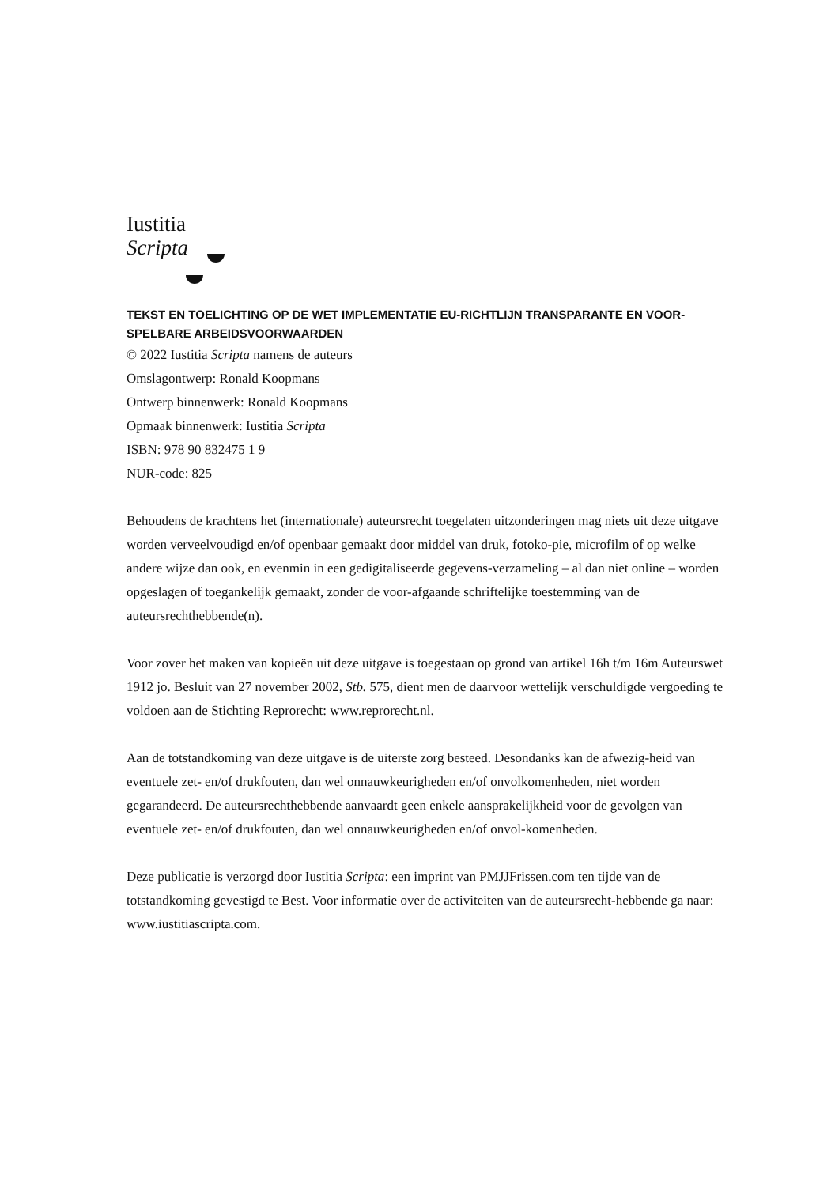Iustitia
Scripta
TEKST EN TOELICHTING OP DE WET IMPLEMENTATIE EU-RICHTLIJN TRANSPARANTE EN VOOR-
SPELBARE ARBEIDSVOORWAARDEN
© 2022 Iustitia Scripta namens de auteurs
Omslagontwerp: Ronald Koopmans
Ontwerp binnenwerk: Ronald Koopmans
Opmaak binnenwerk: Iustitia Scripta
ISBN: 978 90 832475 1 9
NUR-code: 825
Behoudens de krachtens het (internationale) auteursrecht toegelaten uitzonderingen mag niets uit deze uitgave worden verveelvoudigd en/of openbaar gemaakt door middel van druk, fotoko-pie, microfilm of op welke andere wijze dan ook, en evenmin in een gedigitaliseerde gegevens-verzameling – al dan niet online – worden opgeslagen of toegankelijk gemaakt, zonder de voor-afgaande schriftelijke toestemming van de auteursrechthebbende(n).
Voor zover het maken van kopieën uit deze uitgave is toegestaan op grond van artikel 16h t/m 16m Auteurswet 1912 jo. Besluit van 27 november 2002, Stb. 575, dient men de daarvoor wettelijk verschuldigde vergoeding te voldoen aan de Stichting Reprorecht: www.reprorecht.nl.
Aan de totstandkoming van deze uitgave is de uiterste zorg besteed. Desondanks kan de afwezig-heid van eventuele zet- en/of drukfouten, dan wel onnauwkeurigheden en/of onvolkomenheden, niet worden gegarandeerd. De auteursrechthebbende aanvaardt geen enkele aansprakelijkheid voor de gevolgen van eventuele zet- en/of drukfouten, dan wel onnauwkeurigheden en/of onvol-komenheden.
Deze publicatie is verzorgd door Iustitia Scripta: een imprint van PMJJFrissen.com ten tijde van de totstandkoming gevestigd te Best. Voor informatie over de activiteiten van de auteursrecht-hebbende ga naar: www.iustitiascripta.com.